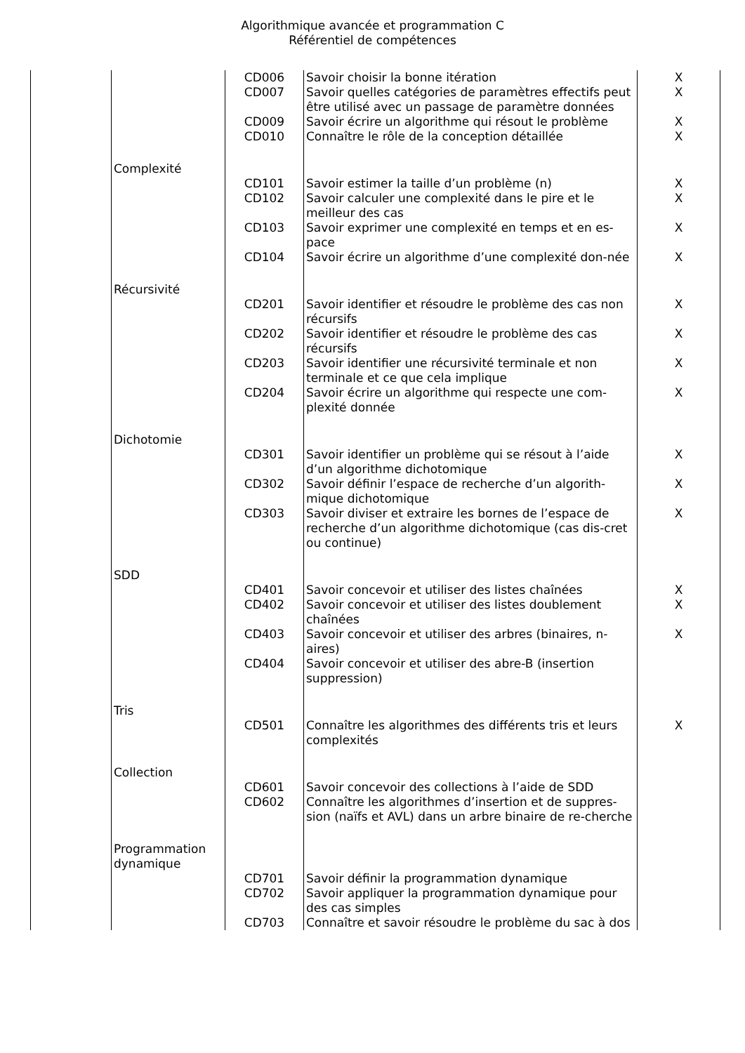Algorithmique avancée et programmation C
Référentiel de compétences
| | | CD006 | Savoir choisir la bonne itération | X |
| | | CD007 | Savoir quelles catégories de paramètres effectifs peut être utilisé avec un passage de paramètre données | X |
| | | CD009 | Savoir écrire un algorithme qui résout le problème | X |
| | | CD010 | Connaître le rôle de la conception détaillée | X |
| | Complexité | | | |
| | | CD101 | Savoir estimer la taille d’un problème (n) | X |
| | | CD102 | Savoir calculer une complexité dans le pire et le meilleur des cas | X |
| | | CD103 | Savoir exprimer une complexité en temps et en es-pace | X |
| | | CD104 | Savoir écrire un algorithme d’une complexité don-née | X |
| | Récursivité | | | |
| | | CD201 | Savoir identifier et résoudre le problème des cas non récursifs | X |
| | | CD202 | Savoir identifier et résoudre le problème des cas récursifs | X |
| | | CD203 | Savoir identifier une récursivité terminale et non terminale et ce que cela implique | X |
| | | CD204 | Savoir écrire un algorithme qui respecte une com-plexité donnée | X |
| | Dichotomie | | | |
| | | CD301 | Savoir identifier un problème qui se résout à l’aide d’un algorithme dichotomique | X |
| | | CD302 | Savoir définir l’espace de recherche d’un algorith-mique dichotomique | X |
| | | CD303 | Savoir diviser et extraire les bornes de l’espace de recherche d’un algorithme dichotomique (cas dis-cret ou continue) | X |
| | SDD | | | |
| | | CD401 | Savoir concevoir et utiliser des listes chaînées | X |
| | | CD402 | Savoir concevoir et utiliser des listes doublement chaînées | X |
| | | CD403 | Savoir concevoir et utiliser des arbres (binaires, n-aires) | X |
| | | CD404 | Savoir concevoir et utiliser des abre-B (insertion suppression) | |
| | Tris | | | |
| | | CD501 | Connaître les algorithmes des différents tris et leurs complexités | X |
| | Collection | | | |
| | | CD601 | Savoir concevoir des collections à l’aide de SDD | |
| | | CD602 | Connaître les algorithmes d’insertion et de suppres-sion (naïfs et AVL) dans un arbre binaire de re-cherche | |
| | Programmation dynamique | | | |
| | | CD701 | Savoir définir la programmation dynamique | |
| | | CD702 | Savoir appliquer la programmation dynamique pour des cas simples | |
| | | CD703 | Connaître et savoir résoudre le problème du sac à dos | |